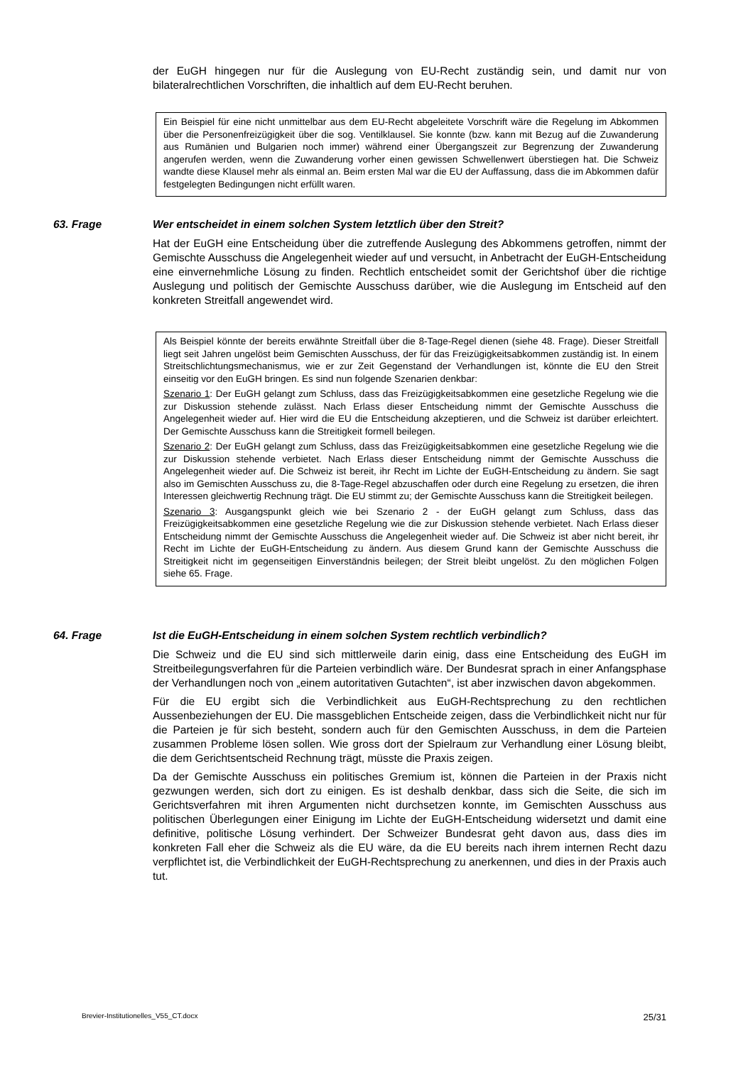der EuGH hingegen nur für die Auslegung von EU-Recht zuständig sein, und damit nur von bilateralrechtlichen Vorschriften, die inhaltlich auf dem EU-Recht beruhen.
Ein Beispiel für eine nicht unmittelbar aus dem EU-Recht abgeleitete Vorschrift wäre die Regelung im Abkommen über die Personenfreizügigkeit über die sog. Ventilklausel. Sie konnte (bzw. kann mit Bezug auf die Zuwanderung aus Rumänien und Bulgarien noch immer) während einer Übergangszeit zur Begrenzung der Zuwanderung angerufen werden, wenn die Zuwanderung vorher einen gewissen Schwellenwert überstiegen hat. Die Schweiz wandte diese Klausel mehr als einmal an. Beim ersten Mal war die EU der Auffassung, dass die im Abkommen dafür festgelegten Bedingungen nicht erfüllt waren.
63. Frage Wer entscheidet in einem solchen System letztlich über den Streit?
Hat der EuGH eine Entscheidung über die zutreffende Auslegung des Abkommens getroffen, nimmt der Gemischte Ausschuss die Angelegenheit wieder auf und versucht, in Anbetracht der EuGH-Entscheidung eine einvernehmliche Lösung zu finden. Rechtlich entscheidet somit der Gerichtshof über die richtige Auslegung und politisch der Gemischte Ausschuss darüber, wie die Auslegung im Entscheid auf den konkreten Streitfall angewendet wird.
Als Beispiel könnte der bereits erwähnte Streitfall über die 8-Tage-Regel dienen (siehe 48. Frage). Dieser Streitfall liegt seit Jahren ungelöst beim Gemischten Ausschuss, der für das Freizügigkeitsabkommen zuständig ist. In einem Streitschlichtungsmechanismus, wie er zur Zeit Gegenstand der Verhandlungen ist, könnte die EU den Streit einseitig vor den EuGH bringen. Es sind nun folgende Szenarien denkbar:
Szenario 1: Der EuGH gelangt zum Schluss, dass das Freizügigkeitsabkommen eine gesetzliche Regelung wie die zur Diskussion stehende zulässt. Nach Erlass dieser Entscheidung nimmt der Gemischte Ausschuss die Angelegenheit wieder auf. Hier wird die EU die Entscheidung akzeptieren, und die Schweiz ist darüber erleichtert. Der Gemischte Ausschuss kann die Streitigkeit formell beilegen.
Szenario 2: Der EuGH gelangt zum Schluss, dass das Freizügigkeitsabkommen eine gesetzliche Regelung wie die zur Diskussion stehende verbietet. Nach Erlass dieser Entscheidung nimmt der Gemischte Ausschuss die Angelegenheit wieder auf. Die Schweiz ist bereit, ihr Recht im Lichte der EuGH-Entscheidung zu ändern. Sie sagt also im Gemischten Ausschuss zu, die 8-Tage-Regel abzuschaffen oder durch eine Regelung zu ersetzen, die ihren Interessen gleichwertig Rechnung trägt. Die EU stimmt zu; der Gemischte Ausschuss kann die Streitigkeit beilegen.
Szenario 3: Ausgangspunkt gleich wie bei Szenario 2 - der EuGH gelangt zum Schluss, dass das Freizügigkeitsabkommen eine gesetzliche Regelung wie die zur Diskussion stehende verbietet. Nach Erlass dieser Entscheidung nimmt der Gemischte Ausschuss die Angelegenheit wieder auf. Die Schweiz ist aber nicht bereit, ihr Recht im Lichte der EuGH-Entscheidung zu ändern. Aus diesem Grund kann der Gemischte Ausschuss die Streitigkeit nicht im gegenseitigen Einverständnis beilegen; der Streit bleibt ungelöst. Zu den möglichen Folgen siehe 65. Frage.
64. Frage Ist die EuGH-Entscheidung in einem solchen System rechtlich verbindlich?
Die Schweiz und die EU sind sich mittlerweile darin einig, dass eine Entscheidung des EuGH im Streitbeilegungsverfahren für die Parteien verbindlich wäre. Der Bundesrat sprach in einer Anfangsphase der Verhandlungen noch von „einem autoritativen Gutachten“, ist aber inzwischen davon abgekommen.
Für die EU ergibt sich die Verbindlichkeit aus EuGH-Rechtsprechung zu den rechtlichen Aussenbeziehungen der EU. Die massgeblichen Entscheide zeigen, dass die Verbindlichkeit nicht nur für die Parteien je für sich besteht, sondern auch für den Gemischten Ausschuss, in dem die Parteien zusammen Probleme lösen sollen. Wie gross dort der Spielraum zur Verhandlung einer Lösung bleibt, die dem Gerichtsentscheid Rechnung trägt, müsste die Praxis zeigen.
Da der Gemischte Ausschuss ein politisches Gremium ist, können die Parteien in der Praxis nicht gezwungen werden, sich dort zu einigen. Es ist deshalb denkbar, dass sich die Seite, die sich im Gerichtsverfahren mit ihren Argumenten nicht durchsetzen konnte, im Gemischten Ausschuss aus politischen Überlegungen einer Einigung im Lichte der EuGH-Entscheidung widersetzt und damit eine definitive, politische Lösung verhindert. Der Schweizer Bundesrat geht davon aus, dass dies im konkreten Fall eher die Schweiz als die EU wäre, da die EU bereits nach ihrem internen Recht dazu verpflichtet ist, die Verbindlichkeit der EuGH-Rechtsprechung zu anerkennen, und dies in der Praxis auch tut.
Brevier-Institutionelles_V55_CT.docx 25/31